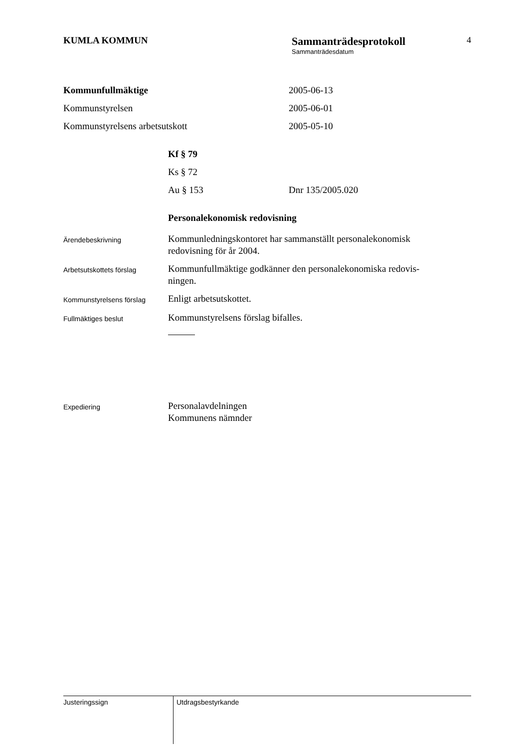KUMLA KOMMUN
Sammanträdesprotokoll
Sammanträdesdatum
4
Kommunfullmäktige 2005-06-13
Kommunstyrelsen 2005-06-01
Kommunstyrelsens arbetsutskott 2005-05-10
Kf § 79
Ks § 72
Au § 153 Dnr 135/2005.020
Personalekonomisk redovisning
Ärendebeskrivning
Kommunledningskontoret har sammanställt personalekonomisk
redovisning för år 2004.
Arbetsutskottets förslag
Kommunfullmäktige godkänner den personalekonomiska redovis-
ningen.
Kommunstyrelsens förslag
Enligt arbetsutskottet.
Fullmäktiges beslut
Kommunstyrelsens förslag bifalles.
Expediering
Personalavdelningen
Kommunens nämnder
Justeringssign
Utdragsbestyrkande